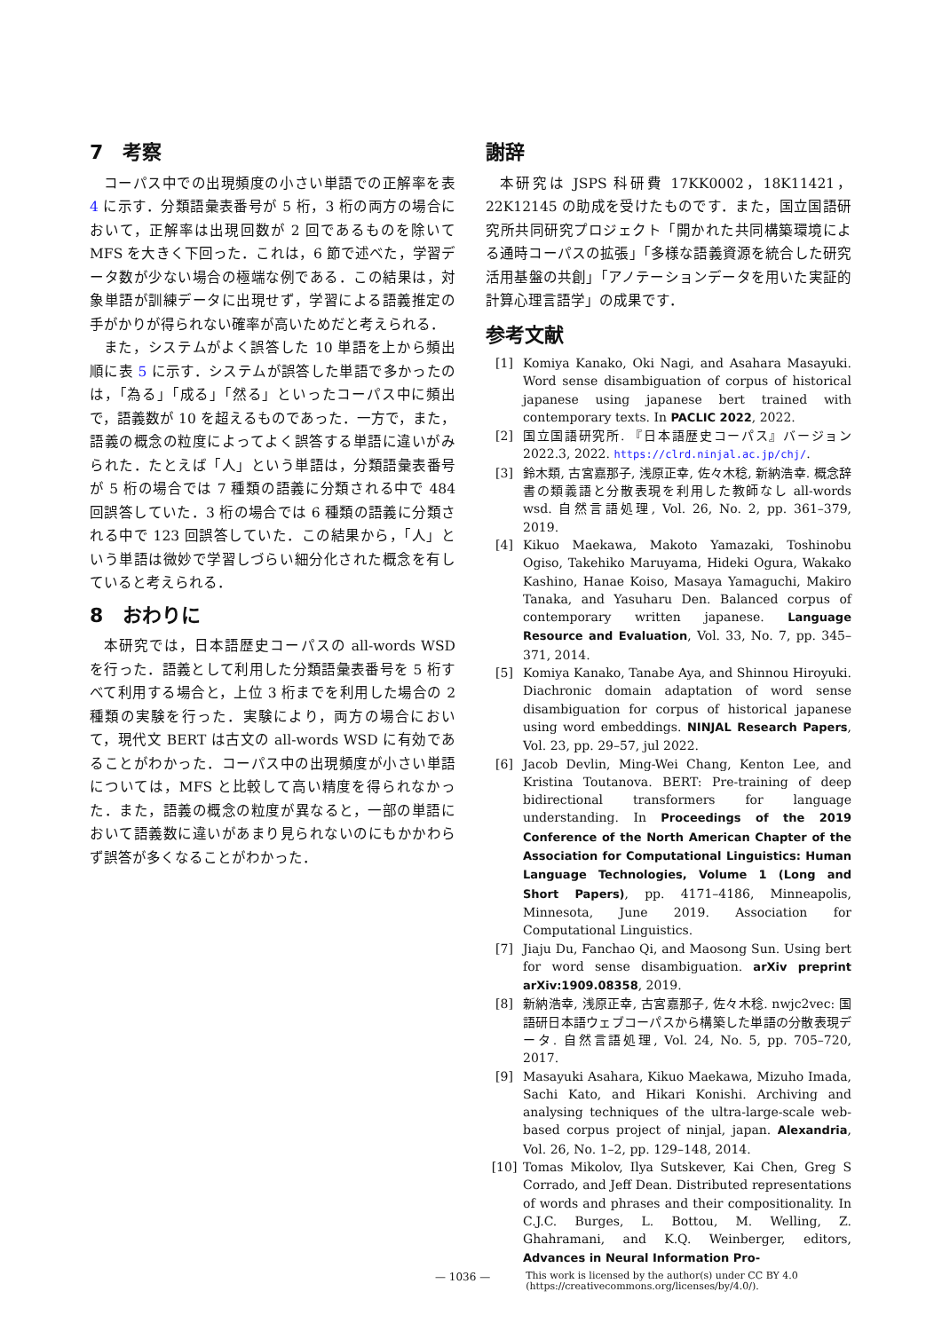7　考察
コーパス中での出現頻度の小さい単語での正解率を表 4 に示す．分類語彙表番号が 5 桁，3 桁の両方の場合において，正解率は出現回数が 2 回であるものを除いて MFS を大きく下回った．これは，6 節で述べた，学習データ数が少ない場合の極端な例である．この結果は，対象単語が訓練データに出現せず，学習による語義推定の手がかりが得られない確率が高いためだと考えられる．
また，システムがよく誤答した 10 単語を上から頻出順に表 5 に示す．システムが誤答した単語で多かったのは，「為る」「成る」「然る」といったコーパス中に頻出で，語義数が 10 を超えるものであった．一方で，また，語義の概念の粒度によってよく誤答する単語に違いがみられた．たとえば「人」という単語は，分類語彙表番号が 5 桁の場合では 7 種類の語義に分類される中で 484 回誤答していた．3 桁の場合では 6 種類の語義に分類される中で 123 回誤答していた．この結果から，「人」という単語は微妙で学習しづらい細分化された概念を有していると考えられる．
8　おわりに
本研究では，日本語歴史コーパスの all-words WSD を行った．語義として利用した分類語彙表番号を 5 桁すべて利用する場合と，上位 3 桁までを利用した場合の 2 種類の実験を行った．実験により，両方の場合において，現代文 BERT は古文の all-words WSD に有効であることがわかった．コーパス中の出現頻度が小さい単語については，MFS と比較して高い精度を得られなかった．また，語義の概念の粒度が異なると，一部の単語において語義数に違いがあまり見られないのにもかかわらず誤答が多くなることがわかった．
謝辞
本研究は JSPS 科研費 17KK0002，18K11421，22K12145 の助成を受けたものです．また，国立国語研究所共同研究プロジェクト「開かれた共同構築環境による通時コーパスの拡張」「多様な語義資源を統合した研究活用基盤の共創」「アノテーションデータを用いた実証的計算心理言語学」の成果です．
参考文献
[1] Komiya Kanako, Oki Nagi, and Asahara Masayuki. Word sense disambiguation of corpus of historical japanese using japanese bert trained with contemporary texts. In PACLIC 2022, 2022.
[2] 国立国語研究所. 『日本語歴史コーパス』バージョン 2022.3, 2022. https://clrd.ninjal.ac.jp/chj/.
[3] 鈴木類, 古宮嘉那子, 浅原正幸, 佐々木稔, 新納浩幸. 概念辞書の類義語と分散表現を利用した教師なし all-words wsd. 自然言語処理, Vol. 26, No. 2, pp. 361–379, 2019.
[4] Kikuo Maekawa, Makoto Yamazaki, Toshinobu Ogiso, Takehiko Maruyama, Hideki Ogura, Wakako Kashino, Hanae Koiso, Masaya Yamaguchi, Makiro Tanaka, and Yasuharu Den. Balanced corpus of contemporary written japanese. Language Resource and Evaluation, Vol. 33, No. 7, pp. 345–371, 2014.
[5] Komiya Kanako, Tanabe Aya, and Shinnou Hiroyuki. Diachronic domain adaptation of word sense disambiguation for corpus of historical japanese using word embeddings. NINJAL Research Papers, Vol. 23, pp. 29–57, jul 2022.
[6] Jacob Devlin, Ming-Wei Chang, Kenton Lee, and Kristina Toutanova. BERT: Pre-training of deep bidirectional transformers for language understanding. In Proceedings of the 2019 Conference of the North American Chapter of the Association for Computational Linguistics: Human Language Technologies, Volume 1 (Long and Short Papers), pp. 4171–4186, Minneapolis, Minnesota, June 2019. Association for Computational Linguistics.
[7] Jiaju Du, Fanchao Qi, and Maosong Sun. Using bert for word sense disambiguation. arXiv preprint arXiv:1909.08358, 2019.
[8] 新納浩幸, 浅原正幸, 古宮嘉那子, 佐々木稔. nwjc2vec: 国語研日本語ウェブコーパスから構築した単語の分散表現データ. 自然言語処理, Vol. 24, No. 5, pp. 705–720, 2017.
[9] Masayuki Asahara, Kikuo Maekawa, Mizuho Imada, Sachi Kato, and Hikari Konishi. Archiving and analysing techniques of the ultra-large-scale web-based corpus project of ninjal, japan. Alexandria, Vol. 26, No. 1–2, pp. 129–148, 2014.
[10] Tomas Mikolov, Ilya Sutskever, Kai Chen, Greg S Corrado, and Jeff Dean. Distributed representations of words and phrases and their compositionality. In C.J.C. Burges, L. Bottou, M. Welling, Z. Ghahramani, and K.Q. Weinberger, editors, Advances in Neural Information Pro-
— 1036 —
This work is licensed by the author(s) under CC BY 4.0
(https://creativecommons.org/licenses/by/4.0/).